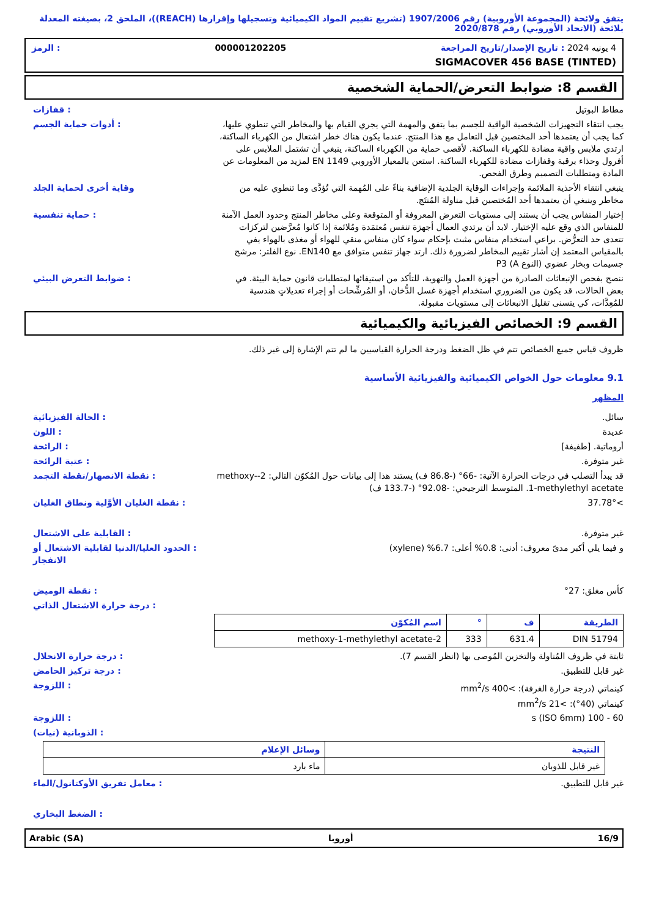يتفق ولائحة (المجموعة الأوروبية) رقم 1907/2006 (تشريع تقييم المواد الكيميائية وتسجيلها وإقرارها (REACH))، الملحق 2، بصيغته المعدلة بلائحة (الاتحاد الأوروبي) رقم 2020/878
4 يونيه 2024 : تاريخ الإصدار/تاريخ المراجعة 000001202205: الرمز
SIGMACOVER 456 BASE (TINTED)
القسم 8: ضوابط التعرض/الحماية الشخصية
مطاط البوتيل : قفازات
يجب انتقاء التجهيزات الشخصية الواقية للجسم بما يتفق والمهمة التي يجري القيام بها والمخاطر التي تنطوي عليها، كما يجب أن يعتمدها أحد المختصين قبل التعامل مع هذا المنتج. عندما يكون هناك خطر اشتعال من الكهرباء الساكنة، ارتدي ملابس واقية مضادة للكهرباء الساكنة. لأقصى حماية من الكهرباء الساكنة، ينبغي أن تشتمل الملابس على أفرول وحذاء برقبة وقفازات مضادة للكهرباء الساكنة. استعن بالمعيار الأوروبي EN 1149 لمزيد من المعلومات عن المادة ومتطلبات التصميم وطرق الفحص.
: أدوات حماية الجسم
ينبغي انتقاء الأحذية الملائمة وإجراءات الوقاية الجلدية الإضافية بناءً على المُهمة التي تُؤدَّى وما تنطوي عليه من مخاطر وينبغي أن يعتمدها أحد المُختصين قبل مناولة المُنتَج.
وقاية أخرى لحماية الجلد
إختيار المنفاس يجب أن يستند إلى مستويات التعرض المعروفة أو المتوقعة وعلى مخاطر المنتج وحدود العمل الآمنة للمنفاس الذي وقع عليه الإختيار. لابد أن يرتدي العمال أجهزة تنفس مُعتمَدة ومُلائمة إذا كانوا مُعرَّضين لتركزات تتعدى حد التعرُّض. براعي استخدام منفاس مثبت بإحكام سواء كان منفاس منقي للهواء أو مغذى بالهواء يفي بالمقياس المعتمد إن أشار تقييم المخاطر لضرورة ذلك. ارتد جهاز تنفس متوافق مع EN140. نوع الفلتر: مرشح جسيمات وبخار عضوي (النوع A) P3
: حماية تنفسية
ننصح بفحص الإنبعاثات الصادرة من أجهزة العمل والتهوية، للتأكد من استيفائها لمتطلبات قانون حماية البيئة. في بعض الحالات، قد يكون من الضروري استخدام أجهزة غسل الدُّخان، أو المُرشِّحات أو إجراء تعديلاتٍ هندسية للمُعِدَّات، كي يتسنى تقليل الانبعاثات إلى مستويات مقبولة.
: ضوابط التعرض البيئي
القسم 9: الخصائص الفيزيائية والكيميائية
ظروف قياس جميع الخصائص تتم في ظل الضغط ودرجة الحرارة القياسيين ما لم تتم الإشارة إلى غير ذلك.
9.1 معلومات حول الخواص الكيميائية والفيزيائية الأساسية
المظهر
سائل. : الحالة الفيزيائية
عديدة : اللون
أروماتية. [طفيفة] : الرائحة
غير متوفرة. : عتبة الرائحة
قد يبدأ التصلب في درجات الحرارة الآتية: -66° (-86.8 ف) يستند هذا إلى بيانات حول المُكوّن التالي: 2-methoxy-1-methylethyl acetate. المتوسط الترجيحي: -92.08° (-133.7 ف)
: نقطة الانصهار/نقطة التجمد
>37.78° : نقطة الغليان الأوَّلية ونطاق الغليان
غير متوفرة. : القابلية على الاشتعال
و فيما يلي أكبر مدىً معروف: أدنى: 0.8% أعلى: 6.7% (xylene)
: الحدود العليا/الدنيا لقابلية الاشتعال أو الانفجار
كأس مغلق: 27° : نقطة الوميض
: درجة حرارة الاشتعال الذاتي
| الطريقة | ف | ° | اسم المُكوّن |
| --- | --- | --- | --- |
| DIN 51794 | 631.4 | 333 | 2-methoxy-1-methylethyl acetate |
ثابتة في ظروف المُناولة والتخزين المُوصى بها (انظر القسم 7).
: درجة حرارة الانحلال
غير قابل للتطبيق. : درجة تركيز الحامض
كينماتي (درجة حرارة الغرفة): >400 mm<sup>2</sup>/s
كينماتي (40°): >21 mm<sup>2</sup>/s
: اللزوجة
60 - 100 s (ISO 6mm) : اللزوجة
: الذوبانية (نيات)
| النتيجة | وسائل الإعلام |
| --- | --- |
| غير قابل للذوبان | ماء بارد |
غير قابل للتطبيق. : معامل تفريق الأوكتانول/الماء
: الضغط البخاري
16/9 أوروبا Arabic (SA)